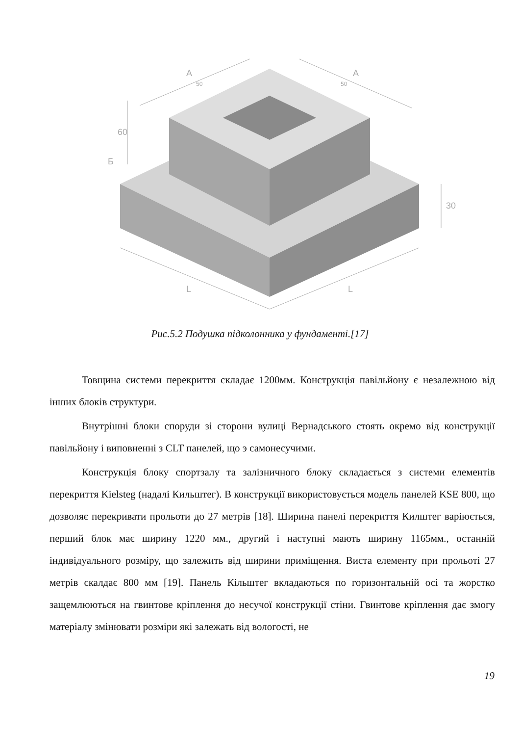A
A
50
50
60
Б
30
L
L
Рис.5.2 Подушка підколонника у фундаменті.[17]
Товщина системи перекриття складає 1200мм. Конструкція павільйону є незалежною від інших блоків структури.
Внутрішні блоки споруди зі сторони вулиці Вернадського стоять окремо від конструкції павільйону і виповненні з CLT панелей, що э самонесучими.
Конструкція блоку спортзалу та залізничного блоку складається з системи елементів перекриття Kielsteg (надалі Кильштег). В конструкції використовується модель панелей KSE 800, що дозволяє перекривати прольоти до 27 метрів [18]. Ширина панелі перекриття Килштег варіюється, перший блок має ширину 1220 мм., другий і наступні мають ширину 1165мм., останній індивідуального розміру, що залежить від ширини приміщення. Виста елементу при прольоті 27 метрів скалдає 800 мм [19]. Панель Кільштег вкладаються по горизонтальній осі та жорстко защемлюються на гвинтове кріплення до несучої конструкції стіни. Гвинтове кріплення дає змогу матеріалу змінювати розміри які залежать від вологості, не
19